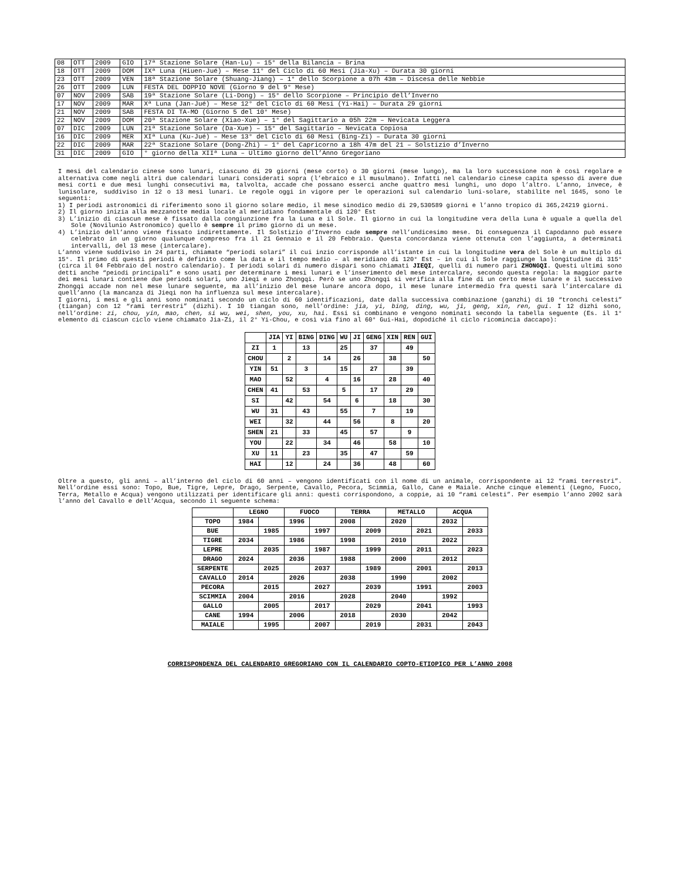| 08 | OTT | 2009 | GIO | 17ª Stazione Solare (Han-Lu) – 15° della Bilancia – Brina |
| 18 | OTT | 2009 | DOM | IXª Luna (Hiuen-Jué) – Mese 11° del Ciclo di 60 Mesi (Jia-Xu) – Durata 30 giorni |
| 23 | OTT | 2009 | VEN | 18ª Stazione Solare (Shuang-Jiang) – 1° dello Scorpione a 07h 43m – Discesa delle Nebbie |
| 26 | OTT | 2009 | LUN | FESTA DEL DOPPIO NOVE (Giorno 9 del 9° Mese) |
| 07 | NOV | 2009 | SAB | 19ª Stazione Solare (Li-Dong) – 15° dello Scorpione – Principio dell’Inverno |
| 17 | NOV | 2009 | MAR | Xª Luna (Jan-Jué) – Mese 12° del Ciclo di 60 Mesi (Yi-Hai) – Durata 29 giorni |
| 21 | NOV | 2009 | SAB | FESTA DI TA-MO (Giorno 5 del 10° Mese) |
| 22 | NOV | 2009 | DOM | 20ª Stazione Solare (Xiao-Xue) – 1° del Sagittario a 05h 22m – Nevicata Leggera |
| 07 | DIC | 2009 | LUN | 21ª Stazione Solare (Da-Xue) – 15° del Sagittario – Nevicata Copiosa |
| 16 | DIC | 2009 | MER | XIª Luna (Ku-Jué) – Mese 13° del Ciclo di 60 Mesi (Bing-Zi) – Durata 30 giorni |
| 22 | DIC | 2009 | MAR | 22ª Stazione Solare (Dong-Zhi) – 1° del Capricorno a 18h 47m del 21 – Solstizio d’Inverno |
| 31 | DIC | 2009 | GIO | ° giorno della XIIª Luna – Ultimo giorno dell’Anno Gregoriano |
I mesi del calendario cinese sono lunari, ciascuno di 29 giorni (mese corto) o 30 giorni (mese lungo), ma la loro successione non è così regolare e alternativa come negli altri due calendari lunari considerati sopra (l’ebraico e il musulmano). Infatti nel calendario cinese capita spesso di avere due mesi corti e due mesi lunghi consecutivi ma, talvolta, accade che possano esserci anche quattro mesi lunghi, uno dopo l’altro. L’anno, invece, è lunisolare, suddiviso in 12 o 13 mesi lunari. Le regole oggi in vigore per le operazioni sul calendario luni-solare, stabilite nel 1645, sono le seguenti:
1) I periodi astronomici di riferimento sono il giorno solare medio, il mese sinodico medio di 29,530589 giorni e l’anno tropico di 365,24219 giorni.
2) Il giorno inizia alla mezzanotte media locale al meridiano fondamentale di 120° Est
3) L’inizio di ciascun mese è fissato dalla congiunzione fra la Luna e il Sole. Il giorno in cui la longitudine vera della Luna è uguale a quella del Sole (Novilunio Astronomico) quello è sempre il primo giorno di un mese.
4) L’inizio dell’anno viene fissato indirettamente. Il Solstizio d’Inverno cade sempre nell’undicesimo mese. Di conseguenza il Capodanno può essere celebrato in un giorno qualunque compreso fra il 21 Gennaio e il 20 Febbraio. Questa concordanza viene ottenuta con l’aggiunta, a determinati intervalli, del 13 mese (intercalare).
L’anno viene suddiviso in 24 parti, chiamate “periodi solari” il cui inzio corrisponde all’istante in cui la longitudine vera del Sole è un multiplo di 15°. Il primo di questi periodi è definito come la data e il tempo medio – al meridiano di 120° Est – in cui il Sole raggiunge la longitudine di 315° (circa il 04 Febbraio del nostro calendario). I periodi solari di numero dispari sono chiamati JIEQI, quelli di numero pari ZHONGQI. Questi ultimi sono detti anche “peiodi principali” e sono usati per determinare i mesi lunari e l’inserimento del mese intercalare, secondo questa regola: la maggior parte dei mesi lunari contiene due periodi solari, uno Jieqi e uno Zhongqi. Però se uno Zhongqi si verifica alla fine di un certo mese lunare e il successivo Zhongqi accade non nel mese lunare seguente, ma all’inizio del mese lunare ancora dopo, il mese lunare intermedio fra questi sarà l’intercalare di quell’anno (la mancanza di Jieqi non ha influenza sul mese intercalare).
I giorni, i mesi e gli anni sono nominati secondo un ciclo di 60 identificazioni, date dalla successiva combinazione (ganzhi) di 10 “tronchi celesti” (tiangan) con 12 “rami terrestri” (dizhi). I 10 tiangan sono, nell’ordine: jia, yi, bing, ding, wu, ji, geng, xin, ren, gui. I 12 dizhi sono, nell’ordine: zi, chou, yin, mao, chen, si wu, wei, shen, you, xu, hai. Essi si combinano e vengono nominati secondo la tabella seguente (Es. il 1° elemento di ciascun ciclo viene chiamato Jia-Zi, il 2° Yi-Chou, e così via fino al 60° Gui-Hai, dopodiché il ciclo ricomincia daccapo):
| | JIA | YI | BING | DING | WU | JI | GENG | XIN | REN | GUI |
| --- | --- | --- | --- | --- | --- | --- | --- | --- | --- | --- |
| ZI | 1 | | 13 | | 25 | | 37 | | 49 | |
| CHOU | | 2 | | 14 | | 26 | | 38 | | 50 |
| YIN | 51 | | 3 | | 15 | | 27 | | 39 | |
| MAO | | 52 | | 4 | | 16 | | 28 | | 40 |
| CHEN | 41 | | 53 | | 5 | | 17 | | 29 | |
| SI | | 42 | | 54 | | 6 | | 18 | | 30 |
| WU | 31 | | 43 | | 55 | | 7 | | 19 | |
| WEI | | 32 | | 44 | | 56 | | 8 | | 20 |
| SHEN | 21 | | 33 | | 45 | | 57 | | 9 | |
| YOU | | 22 | | 34 | | 46 | | 58 | | 10 |
| XU | 11 | | 23 | | 35 | | 47 | | 59 | |
| HAI | | 12 | | 24 | | 36 | | 48 | | 60 |
Oltre a questo, gli anni – all’interno del ciclo di 60 anni – vengono identificati con il nome di un animale, corrispondente ai 12 “rami terrestri”. Nell’ordine essi sono: Topo, Bue, Tigre, Lepre, Drago, Serpente, Cavallo, Pecora, Scimmia, Gallo, Cane e Maiale. Anche cinque elementi (Legno, Fuoco, Terra, Metallo e Acqua) vengono utilizzati per identificare gli anni: questi corrispondono, a coppie, ai 10 “rami celesti”. Per esempio l’anno 2002 sarà l’anno del Cavallo e dell’Acqua, secondo il seguente schema:
| | LEGNO | | FUOCO | | TERRA | | METALLO | | ACQUA | |
| --- | --- | --- | --- | --- | --- | --- | --- | --- | --- | --- |
| TOPO | 1984 | | 1996 | | 2008 | | 2020 | | 2032 | |
| BUE | | 1985 | | 1997 | | 2009 | | 2021 | | 2033 |
| TIGRE | 2034 | | 1986 | | 1998 | | 2010 | | 2022 | |
| LEPRE | | 2035 | | 1987 | | 1999 | | 2011 | | 2023 |
| DRAGO | 2024 | | 2036 | | 1988 | | 2000 | | 2012 | |
| SERPENTE | | 2025 | | 2037 | | 1989 | | 2001 | | 2013 |
| CAVALLO | 2014 | | 2026 | | 2038 | | 1990 | | 2002 | |
| PECORA | | 2015 | | 2027 | | 2039 | | 1991 | | 2003 |
| SCIMMIA | 2004 | | 2016 | | 2028 | | 2040 | | 1992 | |
| GALLO | | 2005 | | 2017 | | 2029 | | 2041 | | 1993 |
| CANE | 1994 | | 2006 | | 2018 | | 2030 | | 2042 | |
| MAIALE | | 1995 | | 2007 | | 2019 | | 2031 | | 2043 |
CORRISPONDENZA DEL CALENDARIO GREGORIANO CON IL CALENDARIO COPTO-ETIOPICO PER L’ANNO 2008